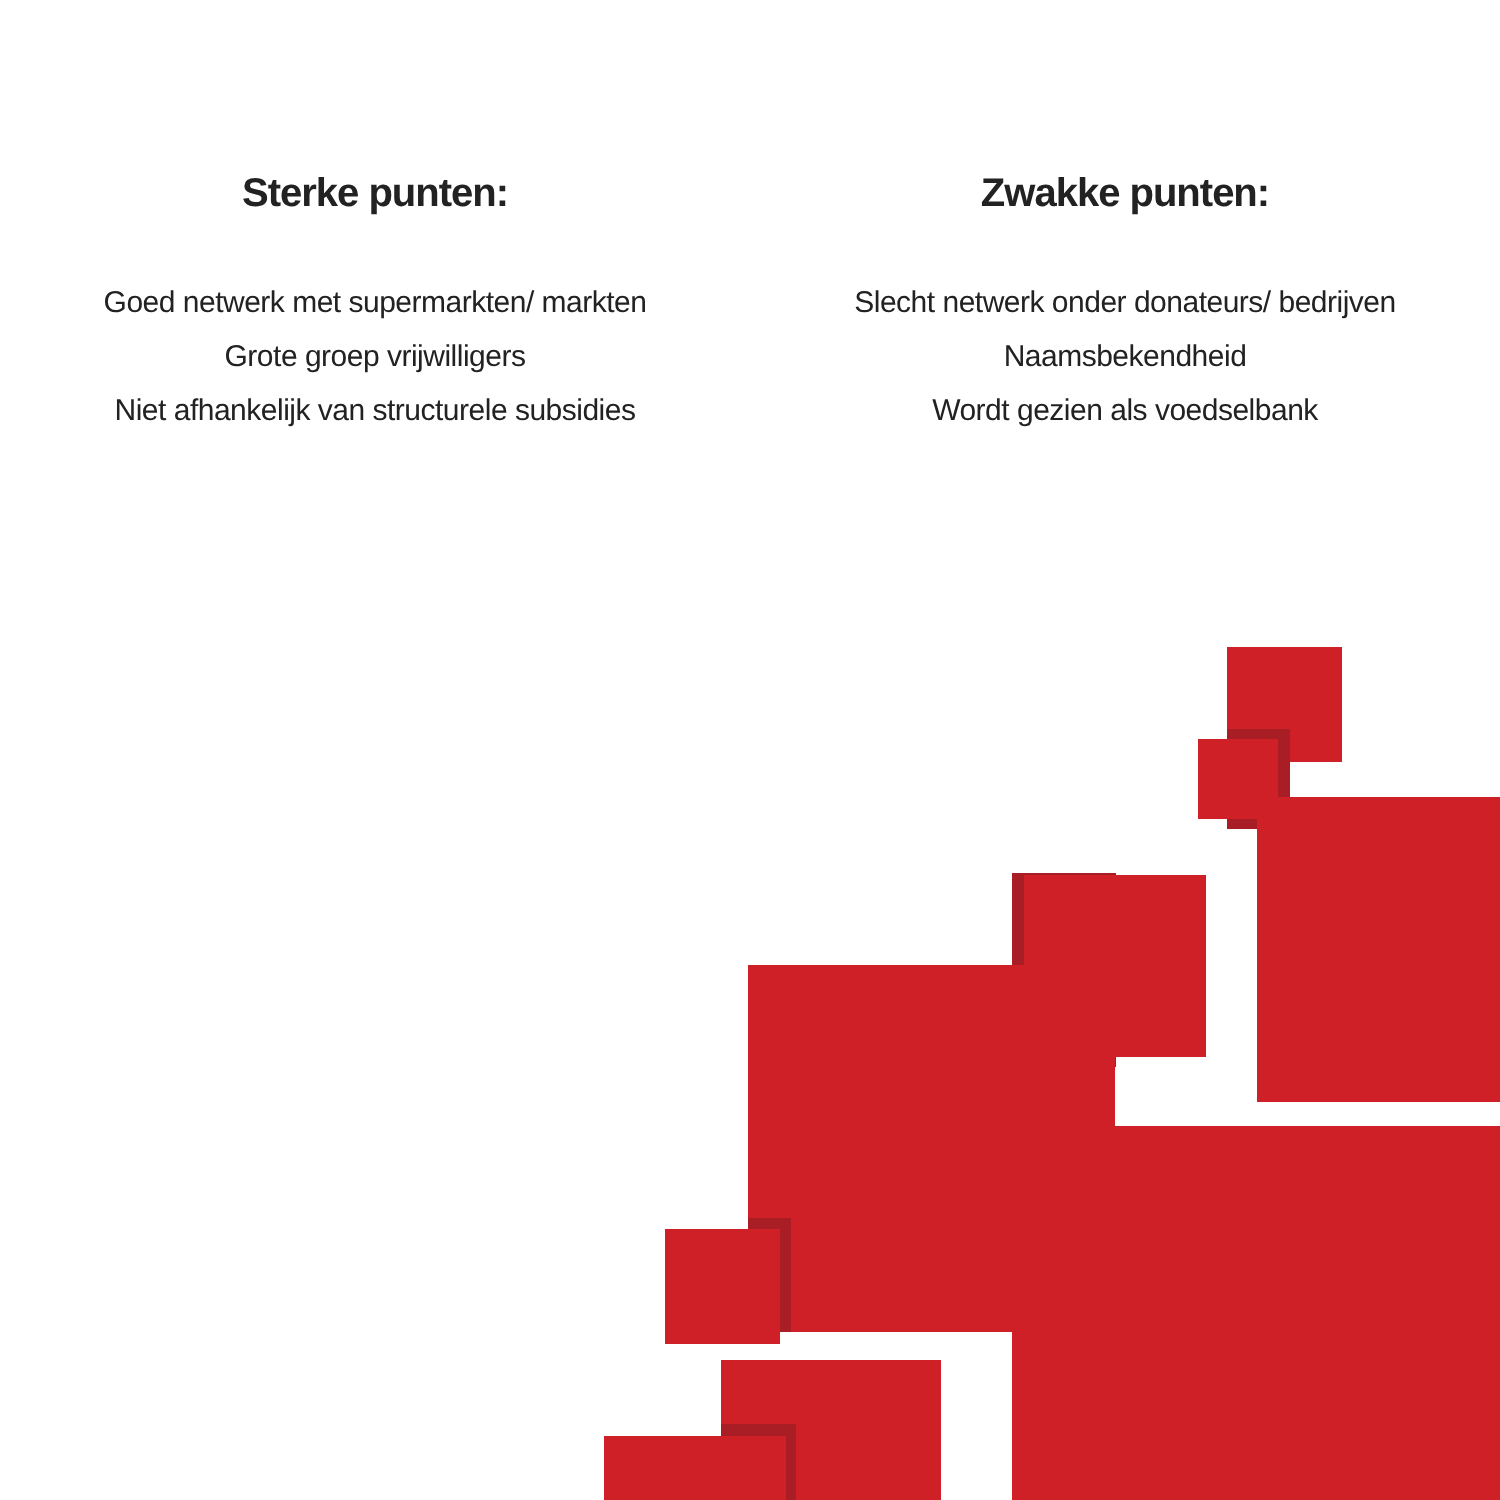Sterke punten:
Goed netwerk met supermarkten/ markten
Grote groep vrijwilligers
Niet afhankelijk van structurele subsidies
Zwakke punten:
Slecht netwerk onder donateurs/ bedrijven
Naamsbekendheid
Wordt gezien als voedselbank